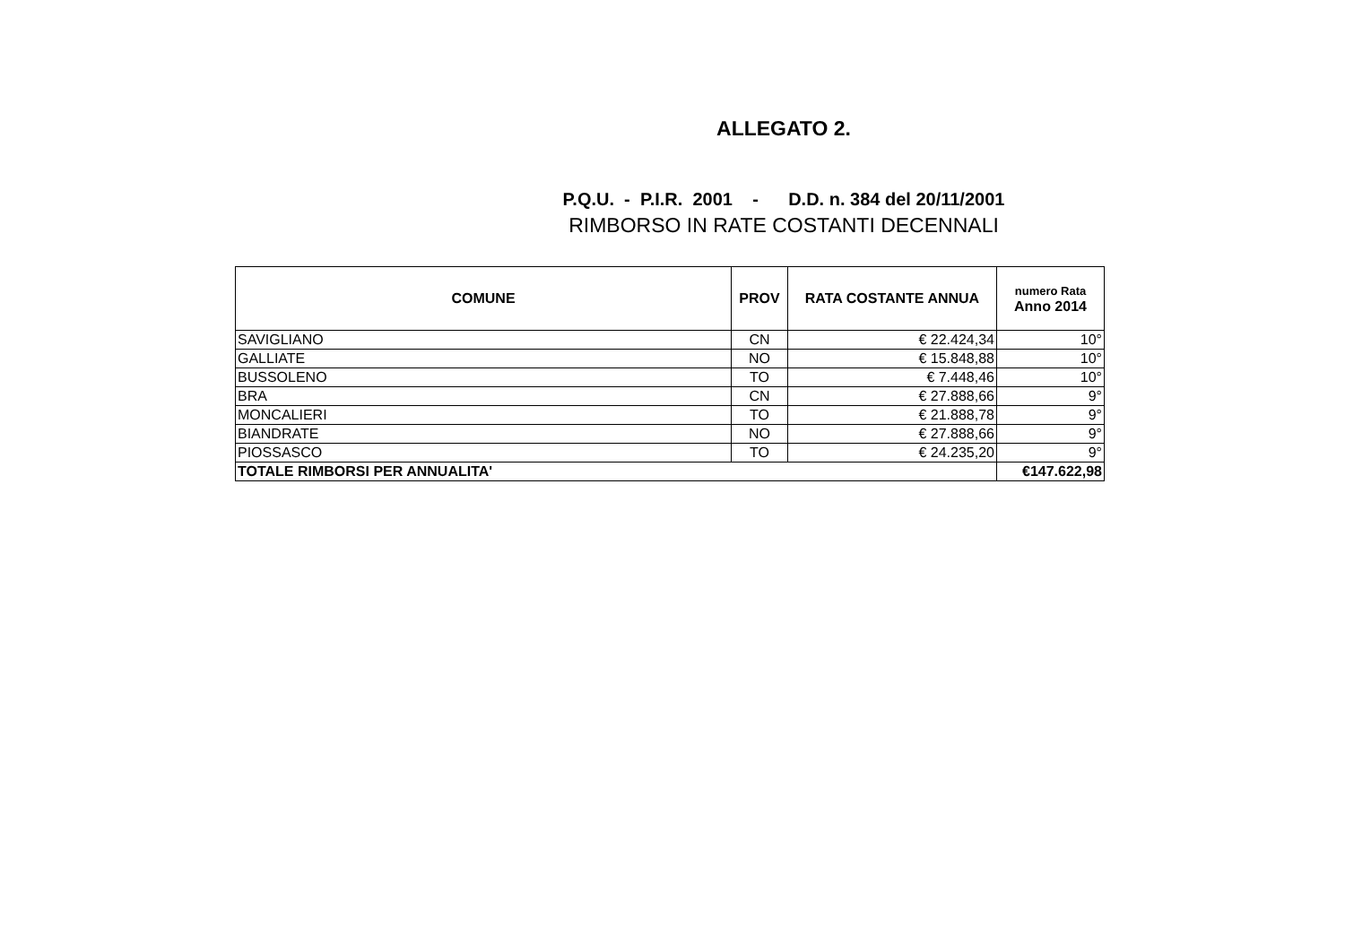ALLEGATO 2.
P.Q.U. - P.I.R. 2001 - D.D. n. 384 del 20/11/2001
RIMBORSO IN RATE COSTANTI DECENNALI
| COMUNE | PROV | RATA COSTANTE ANNUA | numero Rata Anno 2014 |
| --- | --- | --- | --- |
| SAVIGLIANO | CN | € 22.424,34 | 10° |
| GALLIATE | NO | € 15.848,88 | 10° |
| BUSSOLENO | TO | € 7.448,46 | 10° |
| BRA | CN | € 27.888,66 | 9° |
| MONCALIERI | TO | € 21.888,78 | 9° |
| BIANDRATE | NO | € 27.888,66 | 9° |
| PIOSSASCO | TO | € 24.235,20 | 9° |
| TOTALE RIMBORSI PER ANNUALITA' | | | €147.622,98 |